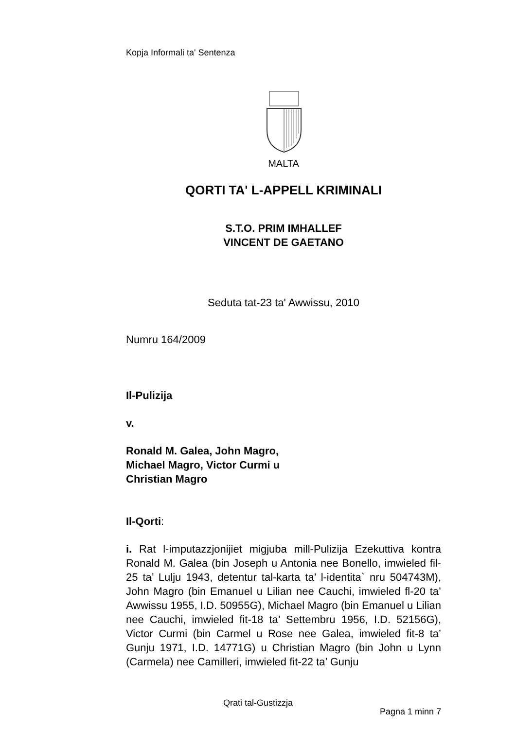Kopja Informali ta' Sentenza
MALTA
QORTI TA' L-APPELL KRIMINALI
S.T.O. PRIM IMHALLEF
VINCENT DE GAETANO
Seduta tat-23 ta' Awwissu, 2010
Numru 164/2009
Il-Pulizija
v.
Ronald M. Galea, John Magro,
Michael Magro, Victor Curmi u
Christian Magro
Il-Qorti:
i. Rat l-imputazzjonijiet migjuba mill-Pulizija Ezekuttiva kontra Ronald M. Galea (bin Joseph u Antonia nee Bonello, imwieled fil-25 ta’ Lulju 1943, detentur tal-karta ta’ l-identita` nru 504743M), John Magro (bin Emanuel u Lilian nee Cauchi, imwieled fl-20 ta’ Awwissu 1955, I.D. 50955G), Michael Magro (bin Emanuel u Lilian nee Cauchi, imwieled fit-18 ta’ Settembru 1956, I.D. 52156G), Victor Curmi (bin Carmel u Rose nee Galea, imwieled fit-8 ta’ Gunju 1971, I.D. 14771G) u Christian Magro (bin John u Lynn (Carmela) nee Camilleri, imwieled fit-22 ta’ Gunju
Pagna 1 minn 7
Qrati tal-Gustizzja